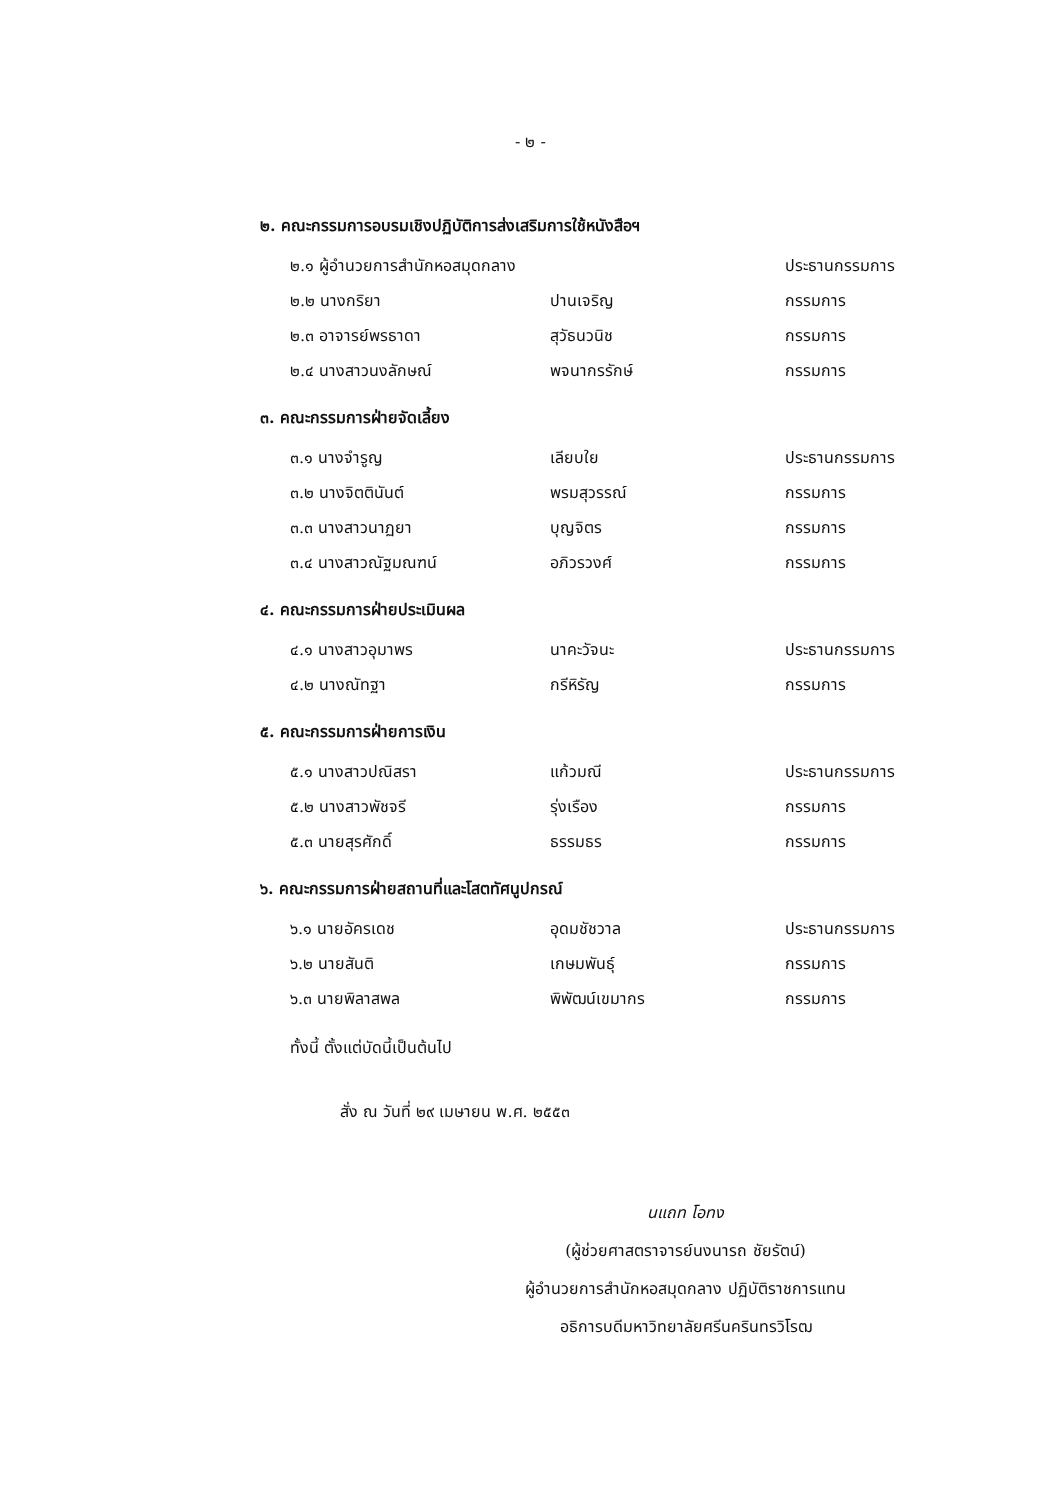- ๒ -
๒. คณะกรรมการอบรมเชิงปฏิบัติการส่งเสริมการใช้หนังสือฯ
๒.๑ ผู้อำนวยการสำนักหอสมุดกลาง ประธานกรรมการ
๒.๒ นางกริยา ปานเจริญ กรรมการ
๒.๓ อาจารย์พรธาดา สุวัธนวนิช กรรมการ
๒.๔ นางสาวนงลักษณ์ พจนากรรักษ์ กรรมการ
๓. คณะกรรมการฝ่ายจัดเลี้ยง
๓.๑ นางจำรูญ เลียบใย ประธานกรรมการ
๓.๒ นางจิตตินันต์ พรมสุวรรณ์ กรรมการ
๓.๓ นางสาวนาฏยา บุญจิตร กรรมการ
๓.๔ นางสาวณัฐมณฑน์ อภิวรวงศ์ กรรมการ
๔. คณะกรรมการฝ่ายประเมินผล
๔.๑ นางสาวอุมาพร นาคะวัจนะ ประธานกรรมการ
๔.๒ นางณัทฐา กรีหิรัญ กรรมการ
๕. คณะกรรมการฝ่ายการเงิน
๕.๑ นางสาวปณิสรา แก้วมณี ประธานกรรมการ
๕.๒ นางสาวพัชจรี รุ่งเรือง กรรมการ
๕.๓ นายสุรศักดิ์ ธรรมธร กรรมการ
๖. คณะกรรมการฝ่ายสถานที่และโสตทัศนูปกรณ์
๖.๑ นายอัครเดช อุดมชัชวาล ประธานกรรมการ
๖.๒ นายสันติ เกษมพันธุ์ กรรมการ
๖.๓ นายพิลาสพล พิพัฒน์เขมากร กรรมการ
ทั้งนี้ ตั้งแต่บัดนี้เป็นต้นไป
สั่ง ณ วันที่ ๒๙ เมษายน พ.ศ. ๒๕๕๓
นแถท โอทง
(ผู้ช่วยศาสตราจารย์นงนารถ ชัยรัตน์)
ผู้อำนวยการสำนักหอสมุดกลาง ปฏิบัติราชการแทน
อธิการบดีมหาวิทยาลัยศรีนครินทรวิโรฒ